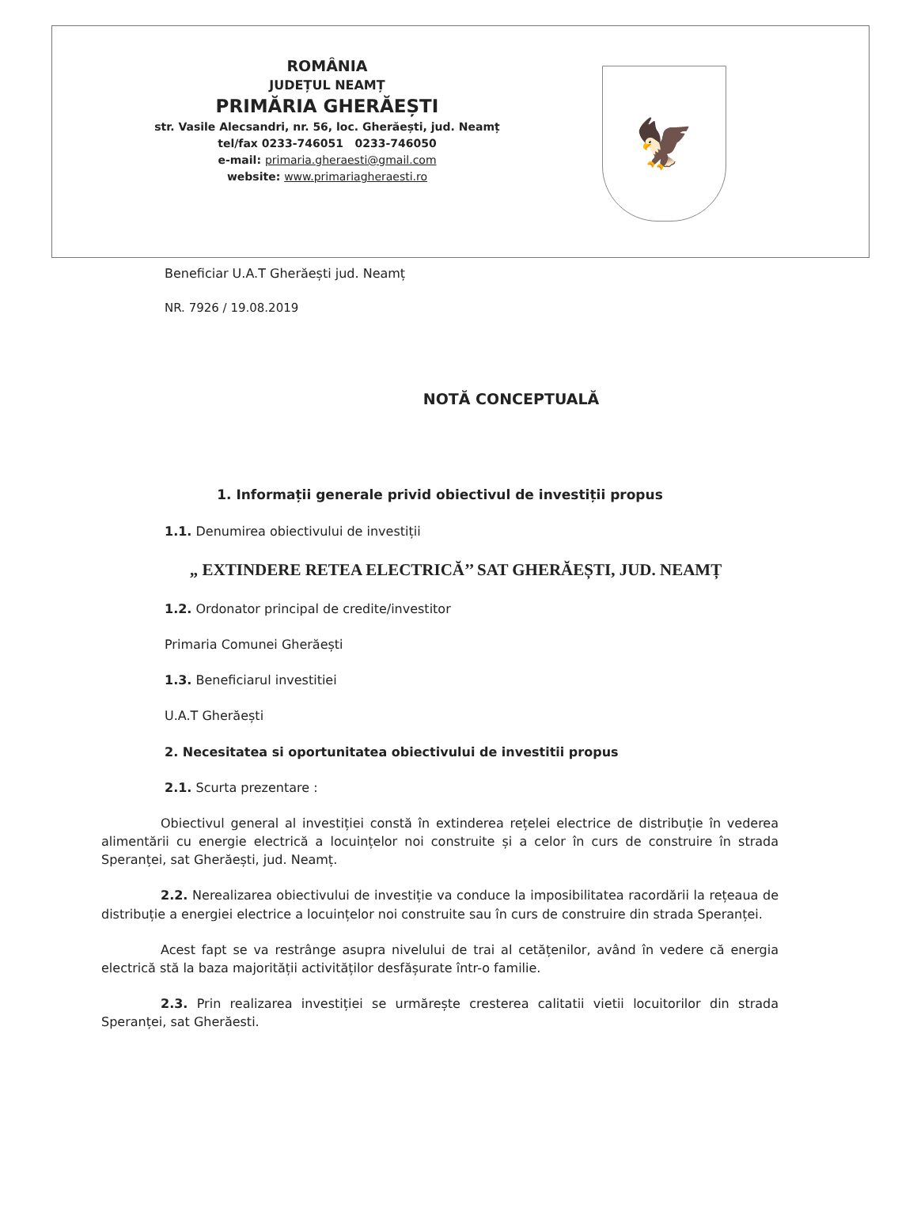ROMÂNIA
JUDEȚUL NEAMȚ
PRIMĂRIA GHERĂEȘTI
str. Vasile Alecsandri, nr. 56, loc. Gherăești, jud. Neamț
tel/fax 0233-746051 0233-746050
e-mail: primaria.gheraesti@gmail.com
website: www.primariagheraesti.ro
🦅
Beneficiar U.A.T Gherăești jud. Neamț
NR. 7926 / 19.08.2019
NOTĂ CONCEPTUALĂ
1. Informații generale privid obiectivul de investiții propus
1.1. Denumirea obiectivului de investiții
„ EXTINDERE RETEA ELECTRICĂ’’ SAT GHERĂEȘTI, JUD. NEAMȚ
1.2. Ordonator principal de credite/investitor
Primaria Comunei Gherăești
1.3. Beneficiarul investitiei
U.A.T Gherăești
2. Necesitatea si oportunitatea obiectivului de investitii propus
2.1. Scurta prezentare :
Obiectivul general al investiției constă în extinderea rețelei electrice de distribuție în vederea alimentării cu energie electrică a locuințelor noi construite și a celor în curs de construire în strada Speranței, sat Gherăești, jud. Neamț.
2.2. Nerealizarea obiectivului de investiție va conduce la imposibilitatea racordării la rețeaua de distribuție a energiei electrice a locuințelor noi construite sau în curs de construire din strada Speranței.
Acest fapt se va restrânge asupra nivelului de trai al cetățenilor, având în vedere că energia electrică stă la baza majorității activităților desfășurate într-o familie.
2.3. Prin realizarea investiției se urmărește cresterea calitatii vietii locuitorilor din strada Speranței, sat Gherăesti.